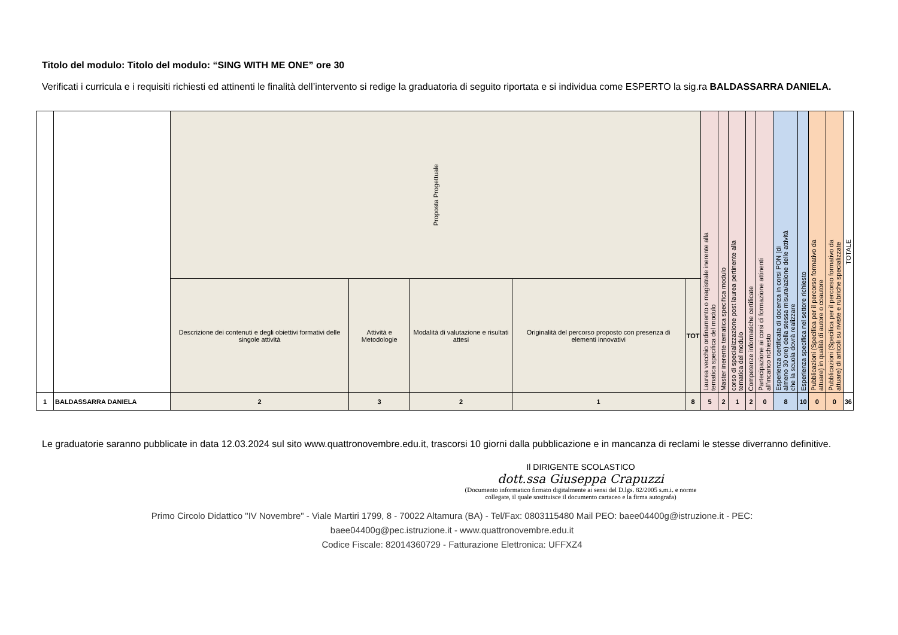Titolo del modulo: Titolo del modulo: “SING WITH ME ONE” ore 30
Verificati i curricula e i requisiti richiesti ed attinenti le finalità dell’intervento si redige la graduatoria di seguito riportata e si individua come ESPERTO la sig.ra BALDASSARRA DANIELA.
| | | Proposta Progettuale | | | | | Laurea vecchio ordinamento o magistrale inerente alla tematica specifica del modulo | Master inerente tematica specifica modulo | corso di specializzazione post laurea pertinente alla tematica del modulo | Competenze informatiche certificate | Partecipazione ai corsi di formazione attinenti all’incarico richiesto | Esperienza certificata di docenza in corsi PON (di almeno 30 ore) della stessa misura/azione delle attività che la scuola dovrà realizzare | Esperienza specifica nel settore richiesto | Pubblicazioni (Specifica per il percorso formativo da attuare) in qualità di autore o coautore | Pubblicazioni (Specifica per il percorso formativo da attuare) di articoli su riviste e rubriche specializzate | TOTALE |
| | | Descrizione dei contenuti e degli obiettivi formativi delle singole attività | Attività e Metodologie | Modalità di valutazione e risultati attesi | Originalità del percorso proposto con presenza di elementi innovativi | TOT | | | | | | | | | | |
| 1 | BALDASSARRA DANIELA | 2 | 3 | 2 | 1 | 8 | 5 | 2 | 1 | 2 | 0 | 8 | 10 | 0 | 0 | 36 |
Le graduatorie saranno pubblicate in data 12.03.2024 sul sito www.quattronovembre.edu.it, trascorsi 10 giorni dalla pubblicazione e in mancanza di reclami le stesse diverranno definitive.
Il DIRIGENTE SCOLASTICO
dott.ssa Giuseppa Crapuzzi
(Documento informatico firmato digitalmente ai sensi del D.lgs. 82/2005 s.m.i. e norme collegate, il quale sostituisce il documento cartaceo e la firma autografa)
Primo Circolo Didattico "IV Novembre" - Viale Martiri 1799, 8 - 70022 Altamura (BA) - Tel/Fax: 0803115480 Mail PEO: baee04400g@istruzione.it - PEC:
baee04400g@pec.istruzione.it - www.quattronovembre.edu.it
Codice Fiscale: 82014360729 - Fatturazione Elettronica: UFFXZ4